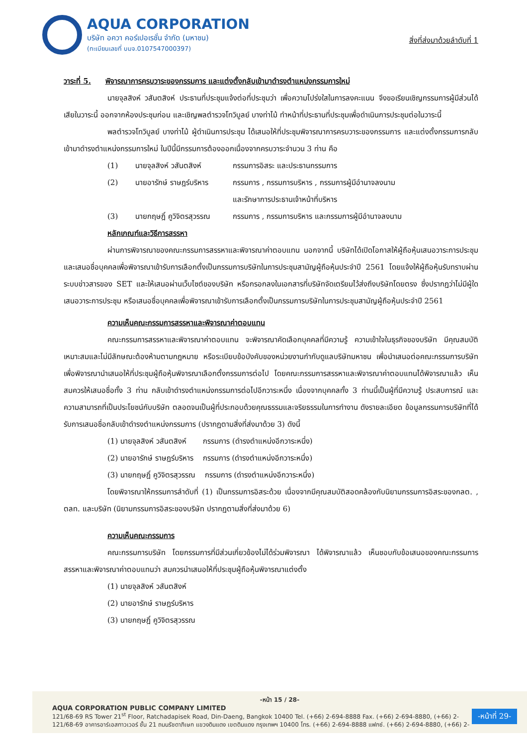AQUA CORPORATION
บริษัท อควา คอร์เปอเรชั่น จำกัด (มหาชน)
(ทะเบียนเลขที่ บมจ.0107547000397)
สิ่งที่ส่งมาด้วยลำดับที่ 1
วาระที่ 5. พิจารณาการครบวาระของกรรมการ และแต่งตั้งกลับเข้ามาดำรงตำแหน่งกรรมการใหม่
นายจุลสิงห์ วสันตสิงห์ ประธานที่ประชุมแจ้งต่อที่ประชุมว่า เพื่อความโปร่งใสในการลงคะแนน จึงขอเรียนเชิญกรรมการผู้มีส่วนได้เสียในวาระนี้ ออกจากห้องประชุมก่อน และเชิญพลตำรวจโทวิบูลย์ บางท่าไม้ ทำหน้าที่ประธานที่ประชุมเพื่อดำเนินการประชุมต่อในวาระนี้
พลตำรวจโทวิบูลย์ บางท่าไม้ ผู้ดำเนินการประชุม ได้เสนอให้ที่ประชุมพิจารณาการครบวาระของกรรมการ และแต่งตั้งกรรมการกลับเข้ามาดำรงตำแหน่งกรรมการใหม่ ในปีนี้มีกรรมการต้องออกเนื่องจากครบวาระจำนวน 3 ท่าน คือ
(1) นายจุลสิงห์ วสันตสิงห์ กรรมการอิสระ และประธานกรรมการ
(2) นายอารักษ์ ราษฎร์บริหาร กรรมการ , กรรมการบริหาร , กรรมการผู้มีอำนาจลงนาม
และรักษาการประธานเจ้าหน้าที่บริหาร
(3) นายกฤษฎิ์ คูวิจิตรสุวรรณ กรรมการ , กรรมการบริหาร และกรรมการผู้มีอำนาจลงนาม
หลักเกณฑ์และวิธีการสรรหา
ผ่านการพิจารณาของคณะกรรมการสรรหาและพิจารณาค่าตอบแทน นอกจากนี้ บริษัทได้เปิดโอกาสให้ผู้ถือหุ้นเสนอวาระการประชุม และเสนอชื่อบุคคลเพื่อพิจารณาเข้ารับการเลือกตั้งเป็นกรรมการบริษัทในการประชุมสามัญผู้ถือหุ้นประจำปี 2561 โดยแจ้งให้ผู้ถือหุ้นรับทราบผ่านระบบข่าวสารของ SET และให้เสนอผ่านเว็บไซต์ของบริษัท หรือกรอกลงในเอกสารที่บริษัทจัดเตรียมไว้ส่งถึงบริษัทโดยตรง ซึ่งปรากฏว่าไม่มีผู้ใดเสนอวาระการประชุม หรือเสนอชื่อบุคคลเพื่อพิจารณาเข้ารับการเลือกตั้งเป็นกรรมการบริษัทในการประชุมสามัญผู้ถือหุ้นประจำปี 2561
ความเห็นคณะกรรมการสรรหาและพิจารณาค่าตอบแทน
คณะกรรมการสรรหาและพิจารณาค่าตอบแทน จะพิจารณาคัดเลือกบุคคลที่มีความรู้ ความเข้าใจในธุรกิจของบริษัท มีคุณสมบัติเหมาะสมและไม่มีลักษณะต้องห้ามตามกฎหมาย หรือระเบียบข้อบังคับของหน่วยงานกำกับดูแลบริษัทมหาชน เพื่อนำเสนอต่อคณะกรรมการบริษัท เพื่อพิจารณานำเสนอให้ที่ประชุมผู้ถือหุ้นพิจารณาเลือกตั้งกรรมการต่อไป โดยคณะกรรมการสรรหาและพิจารณาค่าตอบแทนได้พิจารณาแล้ว เห็นสมควรให้เสนอชื่อทั้ง 3 ท่าน กลับเข้าดำรงตำแหน่งกรรมการต่อไปอีกวาระหนึ่ง เนื่องจากบุคคลทั้ง 3 ท่านนี้เป็นผู้ที่มีความรู้ ประสบการณ์ และความสามารถที่เป็นประโยชน์กับบริษัท ตลอดจนเป็นผู้ที่ประกอบด้วยคุณธรรมและจริยธรรมในการทำงาน ดังรายละเอียด ข้อมูลกรรมการบริษัทที่ได้รับการเสนอชื่อกลับเข้าดำรงตำแหน่งกรรมการ (ปรากฏตามสิ่งที่ส่งมาด้วย 3) ดังนี้
(1) นายจุลสิงห์ วสันตสิงห์ กรรมการ (ดำรงตำแหน่งอีกวาระหนึ่ง)
(2) นายอารักษ์ ราษฎร์บริหาร กรรมการ (ดำรงตำแหน่งอีกวาระหนึ่ง)
(3) นายกฤษฎิ์ คูวิจิตรสุวรรณ กรรมการ (ดำรงตำแหน่งอีกวาระหนึ่ง)
โดยพิจารณาให้กรรมการลำดับที่ (1) เป็นกรรมการอิสระด้วย เนื่องจากมีคุณสมบัติสอดคล้องกับนิยามกรรมการอิสระของกลต. , ตลท. และบริษัท (นิยามกรรมการอิสระของบริษัท ปรากฏตามสิ่งที่ส่งมาด้วย 6)
ความเห็นคณะกรรมการ
คณะกรรมการบริษัท โดยกรรมการที่มีส่วนเกี่ยวข้องไม่ได้ร่วมพิจารณา ได้พิจารณาแล้ว เห็นชอบกับข้อเสนอของคณะกรรมการสรรหาและพิจารณาค่าตอบแทนว่า สมควรนำเสนอให้ที่ประชุมผู้ถือหุ้นพิจารณาแต่งตั้ง
(1) นายจุลสิงห์ วสันตสิงห์
(2) นายอารักษ์ ราษฎร์บริหาร
(3) นายกฤษฎิ์ คูวิจิตรสุวรรณ
-หน้า 15 / 28-
AQUA CORPORATION PUBLIC COMPANY LIMITED
121/68-69 RS Tower 21<sup>st</sup> Floor, Ratchadapisek Road, Din-Daeng, Bangkok 10400 Tel. (+66) 2-694-8888 Fax. (+66) 2-694-8880, (+66) 2-
121/68-69 อาคารอาร์เอสทาวเวอร์ ชั้น 21 ถนนรัชดาภิเษก แขวงดินแดง เขตดินแดง กรุงเทพฯ 10400 โทร. (+66) 2-694-8888 แฟกซ์. (+66) 2-694-8880, (+66) 2-
-หน้าที่ 29-